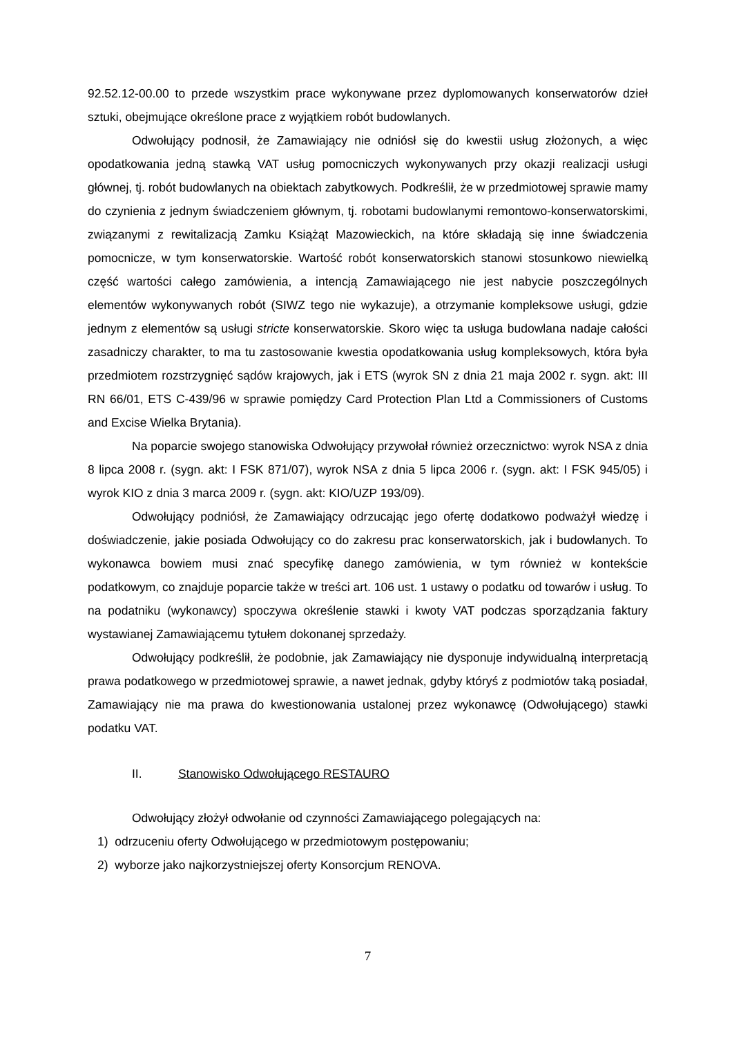92.52.12-00.00 to przede wszystkim prace wykonywane przez dyplomowanych konserwatorów dzieł sztuki, obejmujące określone prace z wyjątkiem robót budowlanych.
Odwołujący podnosił, że Zamawiający nie odniósł się do kwestii usług złożonych, a więc opodatkowania jedną stawką VAT usług pomocniczych wykonywanych przy okazji realizacji usługi głównej, tj. robót budowlanych na obiektach zabytkowych. Podkreślił, że w przedmiotowej sprawie mamy do czynienia z jednym świadczeniem głównym, tj. robotami budowlanymi remontowo-konserwatorskimi, związanymi z rewitalizacją Zamku Książąt Mazowieckich, na które składają się inne świadczenia pomocnicze, w tym konserwatorskie. Wartość robót konserwatorskich stanowi stosunkowo niewielką część wartości całego zamówienia, a intencją Zamawiającego nie jest nabycie poszczególnych elementów wykonywanych robót (SIWZ tego nie wykazuje), a otrzymanie kompleksowe usługi, gdzie jednym z elementów są usługi stricte konserwatorskie. Skoro więc ta usługa budowlana nadaje całości zasadniczy charakter, to ma tu zastosowanie kwestia opodatkowania usług kompleksowych, która była przedmiotem rozstrzygnięć sądów krajowych, jak i ETS (wyrok SN z dnia 21 maja 2002 r. sygn. akt: III RN 66/01, ETS C-439/96 w sprawie pomiędzy Card Protection Plan Ltd a Commissioners of Customs and Excise Wielka Brytania).
Na poparcie swojego stanowiska Odwołujący przywołał również orzecznictwo: wyrok NSA z dnia 8 lipca 2008 r. (sygn. akt: I FSK 871/07), wyrok NSA z dnia 5 lipca 2006 r. (sygn. akt: I FSK 945/05) i wyrok KIO z dnia 3 marca 2009 r. (sygn. akt: KIO/UZP 193/09).
Odwołujący podniósł, że Zamawiający odrzucając jego ofertę dodatkowo podważył wiedzę i doświadczenie, jakie posiada Odwołujący co do zakresu prac konserwatorskich, jak i budowlanych. To wykonawca bowiem musi znać specyfikę danego zamówienia, w tym również w kontekście podatkowym, co znajduje poparcie także w treści art. 106 ust. 1 ustawy o podatku od towarów i usług. To na podatniku (wykonawcy) spoczywa określenie stawki i kwoty VAT podczas sporządzania faktury wystawianej Zamawiającemu tytułem dokonanej sprzedaży.
Odwołujący podkreślił, że podobnie, jak Zamawiający nie dysponuje indywidualną interpretacją prawa podatkowego w przedmiotowej sprawie, a nawet jednak, gdyby któryś z podmiotów taką posiadał, Zamawiający nie ma prawa do kwestionowania ustalonej przez wykonawcę (Odwołującego) stawki podatku VAT.
II. Stanowisko Odwołującego RESTAURO
Odwołujący złożył odwołanie od czynności Zamawiającego polegających na:
1) odrzuceniu oferty Odwołującego w przedmiotowym postępowaniu;
2) wyborze jako najkorzystniejszej oferty Konsorcjum RENOVA.
7